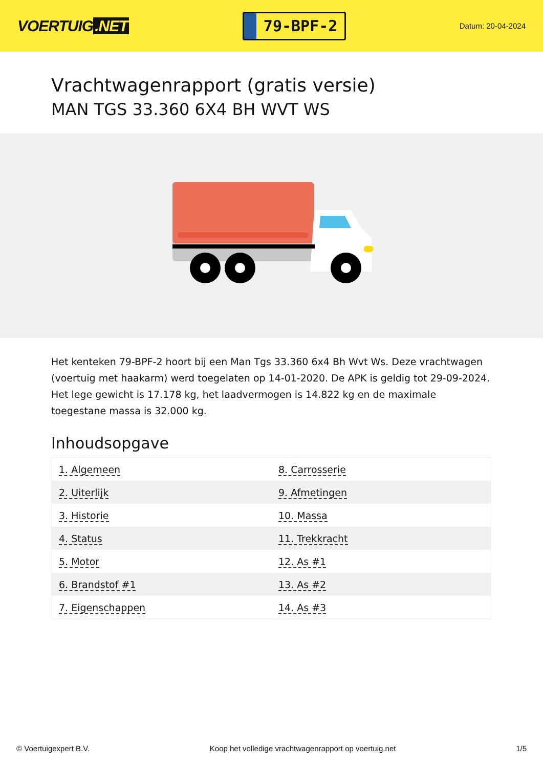VOERTUIG.NET
79-BPF-2
Datum: 20-04-2024
Vrachtwagenrapport (gratis versie)
MAN TGS 33.360 6X4 BH WVT WS
Het kenteken 79-BPF-2 hoort bij een Man Tgs 33.360 6x4 Bh Wvt Ws. Deze vrachtwagen (voertuig met haakarm) werd toegelaten op 14-01-2020. De APK is geldig tot 29-09-2024. Het lege gewicht is 17.178 kg, het laadvermogen is 14.822 kg en de maximale toegestane massa is 32.000 kg.
Inhoudsopgave
| 1. Algemeen | 8. Carrosserie |
| 2. Uiterlijk | 9. Afmetingen |
| 3. Historie | 10. Massa |
| 4. Status | 11. Trekkracht |
| 5. Motor | 12. As #1 |
| 6. Brandstof #1 | 13. As #2 |
| 7. Eigenschappen | 14. As #3 |
© Voertuigexpert B.V. Koop het volledige vrachtwagenrapport op voertuig.net
1/5